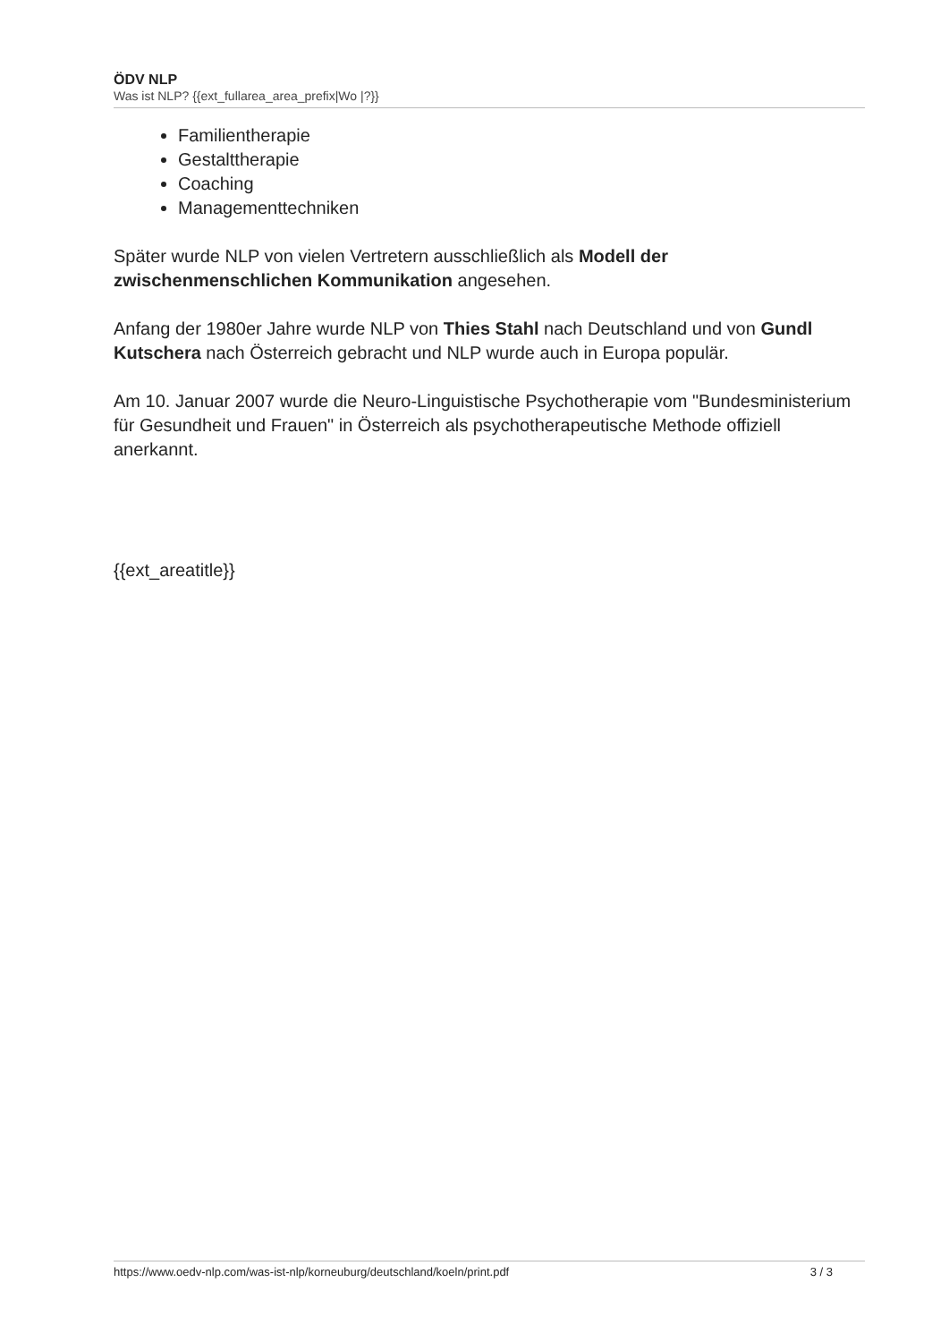ÖDV NLP
Was ist NLP? {{ext_fullarea_area_prefix|Wo |?}}
Familientherapie
Gestalttherapie
Coaching
Managementtechniken
Später wurde NLP von vielen Vertretern ausschließlich als Modell der zwischenmenschlichen Kommunikation angesehen.
Anfang der 1980er Jahre wurde NLP von Thies Stahl nach Deutschland und von Gundl Kutschera nach Österreich gebracht und NLP wurde auch in Europa populär.
Am 10. Januar 2007 wurde die Neuro-Linguistische Psychotherapie vom "Bundesministerium für Gesundheit und Frauen" in Österreich als psychotherapeutische Methode offiziell anerkannt.
{{ext_areatitle}}
https://www.oedv-nlp.com/was-ist-nlp/korneuburg/deutschland/koeln/print.pdf 3 / 3